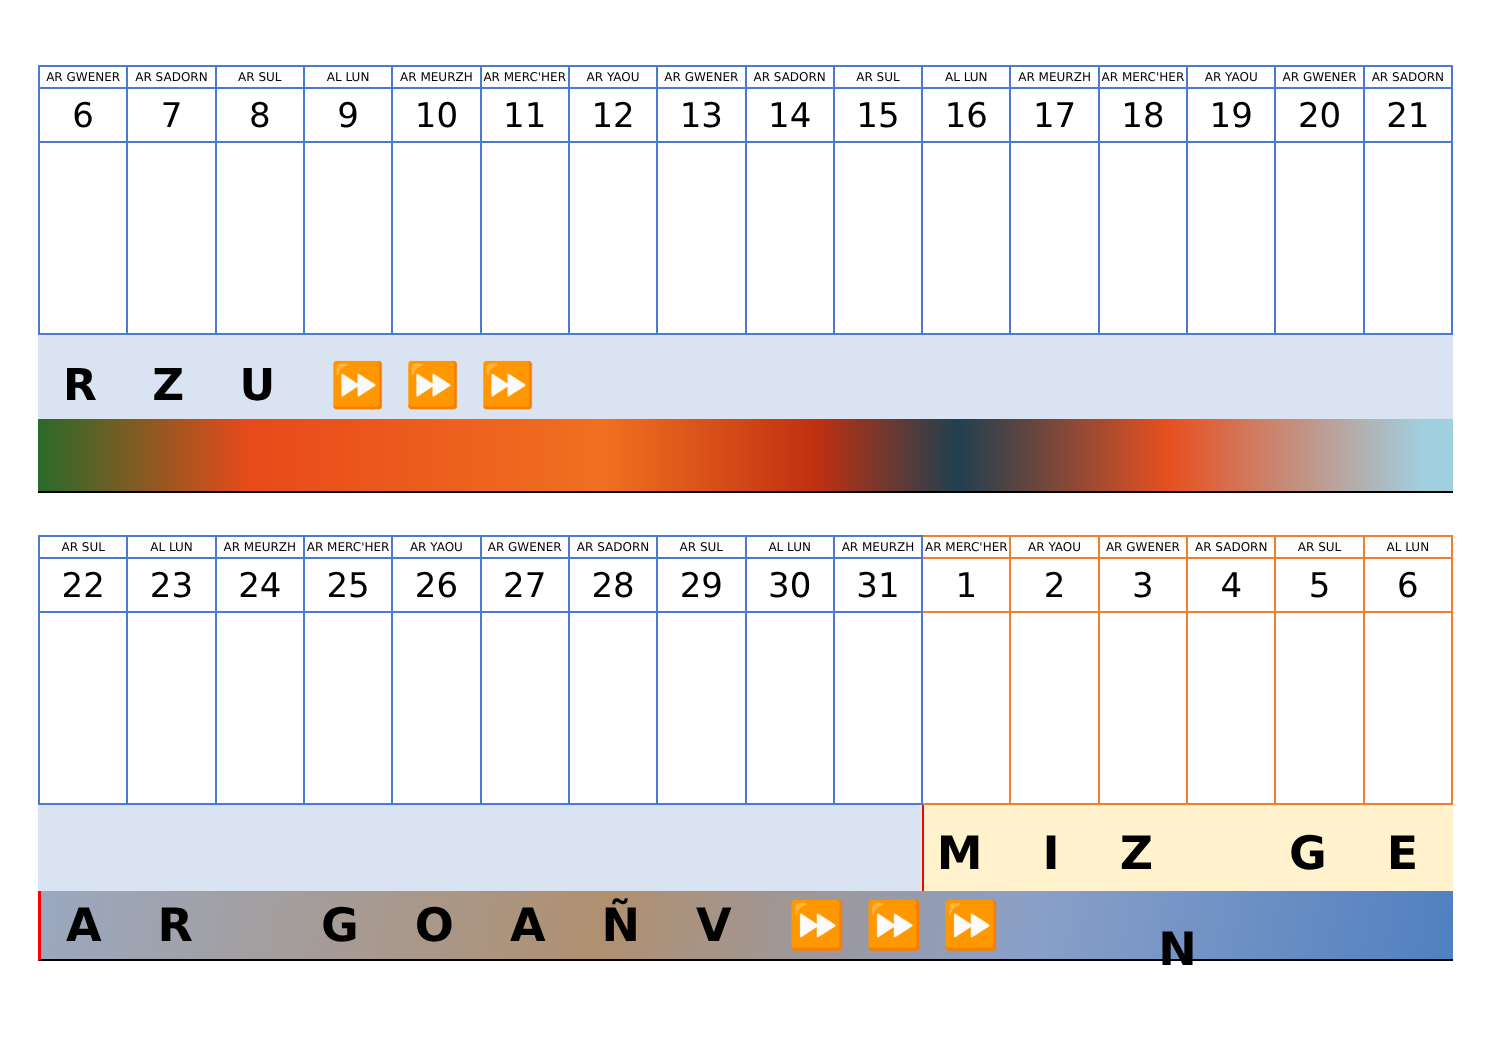| AR GWENER | AR SADORN | AR SUL | AL LUN | AR MEURZH | AR MERC'HER | AR YAOU | AR GWENER | AR SADORN | AR SUL | AL LUN | AR MEURZH | AR MERC'HER | AR YAOU | AR GWENER | AR SADORN |
| --- | --- | --- | --- | --- | --- | --- | --- | --- | --- | --- | --- | --- | --- | --- | --- |
| 6 | 7 | 8 | 9 | 10 | 11 | 12 | 13 | 14 | 15 | 16 | 17 | 18 | 19 | 20 | 21 |
R Z U ⏩⏩⏩
| AR SUL | AL LUN | AR MEURZH | AR MERC'HER | AR YAOU | AR GWENER | AR SADORN | AR SUL | AL LUN | AR MEURZH | AR MERC'HER | AR YAOU | AR GWENER | AR SADORN | AR SUL | AL LUN |
| --- | --- | --- | --- | --- | --- | --- | --- | --- | --- | --- | --- | --- | --- | --- | --- |
| 22 | 23 | 24 | 25 | 26 | 27 | 28 | 29 | 30 | 31 | 1 | 2 | 3 | 4 | 5 | 6 |
M I Z G E N
A R G O A Ñ V ⏩⏩⏩